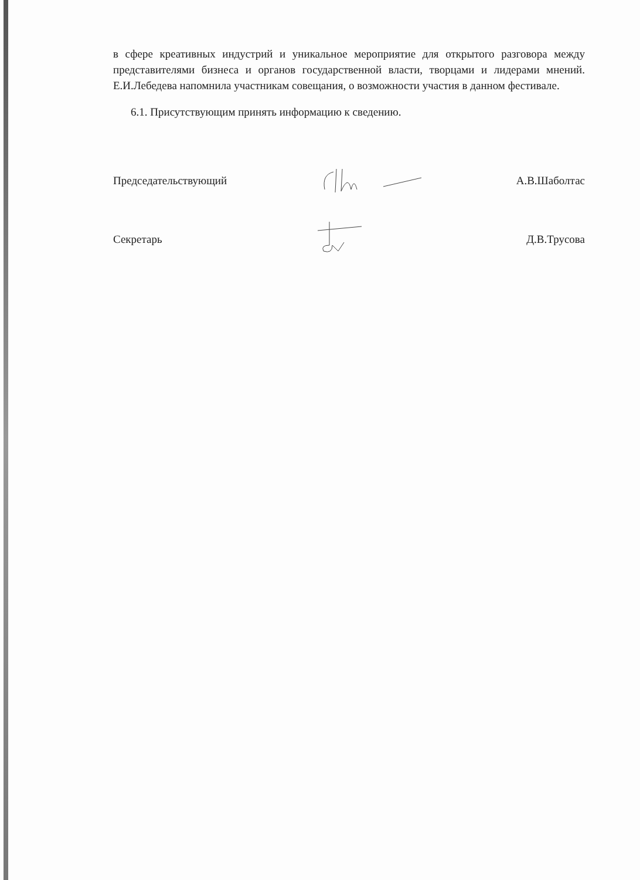в сфере креативных индустрий и уникальное мероприятие для открытого разговора между представителями бизнеса и органов государственной власти, творцами и лидерами мнений. Е.И.Лебедева напомнила участникам совещания, о возможности участия в данном фестивале.
6.1. Присутствующим принять информацию к сведению.
Председательствующий А.В.Шаболтас
Секретарь Д.В.Трусова